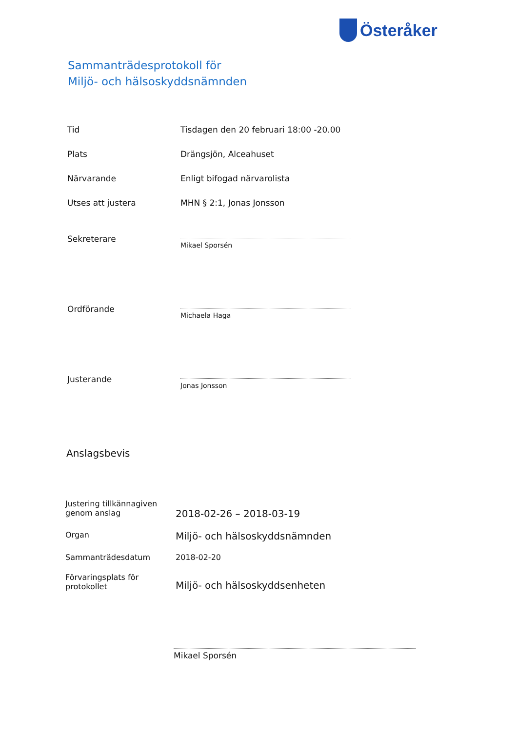Österåker
Sammanträdesprotokoll för
Miljö- och hälsoskyddsnämnden
| Tid | Tisdagen den 20 februari 18:00 -20.00 |
| Plats | Drängsjön, Alceahuset |
| Närvarande | Enligt bifogad närvarolista |
| Utses att justera | MHN § 2:1, Jonas Jonsson |
| Sekreterare | Mikael Sporsén |
| Ordförande | Michaela Haga |
| Justerande | Jonas Jonsson |
Anslagsbevis
| Justering tillkännagiven genom anslag | 2018-02-26 – 2018-03-19 |
| Organ | Miljö- och hälsoskyddsnämnden |
| Sammanträdesdatum | 2018-02-20 |
| Förvaringsplats för protokollet | Miljö- och hälsoskyddsenheten |
Mikael Sporsén